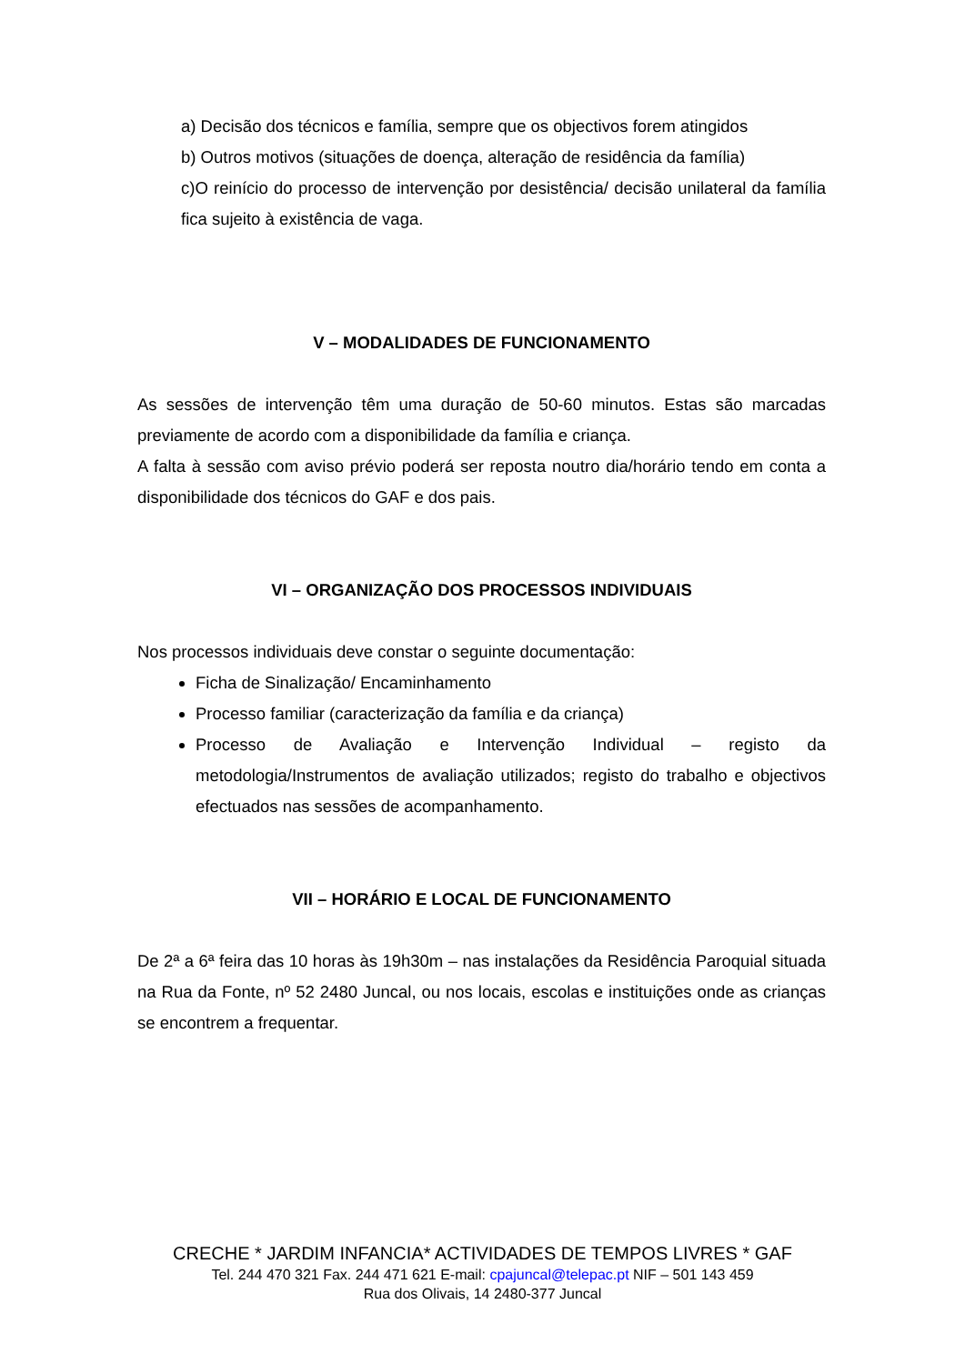a) Decisão dos técnicos e família, sempre que os objectivos forem atingidos
b) Outros motivos (situações de doença, alteração de residência da família)
c)O reinício do processo de intervenção por desistência/ decisão unilateral da família fica sujeito à existência de vaga.
V – MODALIDADES DE FUNCIONAMENTO
As sessões de intervenção têm uma duração de 50-60 minutos. Estas são marcadas previamente de acordo com a disponibilidade da família e criança.
A falta à sessão com aviso prévio poderá ser reposta noutro dia/horário tendo em conta a disponibilidade dos técnicos do GAF e dos pais.
VI – ORGANIZAÇÃO DOS PROCESSOS INDIVIDUAIS
Nos processos individuais deve constar o seguinte documentação:
Ficha de Sinalização/ Encaminhamento
Processo familiar (caracterização da família e da criança)
Processo de Avaliação e Intervenção Individual – registo da metodologia/Instrumentos de avaliação utilizados; registo do trabalho e objectivos efectuados nas sessões de acompanhamento.
VII – HORÁRIO E LOCAL DE FUNCIONAMENTO
De 2ª a 6ª feira das 10 horas às 19h30m – nas instalações da Residência Paroquial situada na Rua da Fonte, nº 52 2480 Juncal, ou nos locais, escolas e instituições onde as crianças se encontrem a frequentar.
CRECHE * JARDIM INFANCIA* ACTIVIDADES DE TEMPOS LIVRES * GAF
Tel. 244 470 321 Fax. 244 471 621 E-mail: cpajuncal@telepac.pt NIF – 501 143 459
Rua dos Olivais, 14 2480-377 Juncal